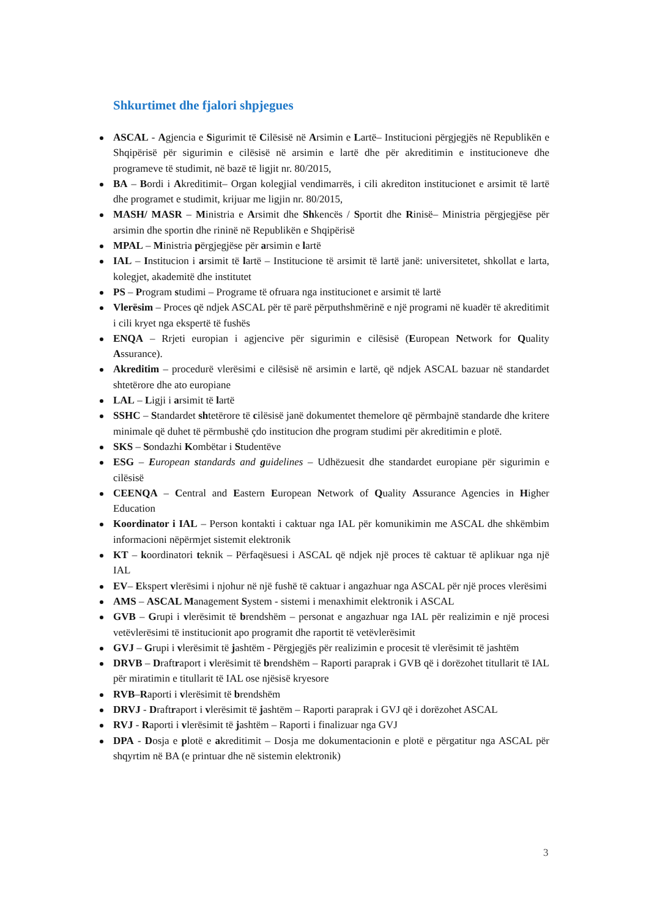Shkurtimet dhe fjalori shpjegues
ASCAL - Agjencia e Sigurimit të Cilësisë në Arsimin e Lartë– Institucioni përgjegjës në Republikën e Shqipërisë për sigurimin e cilësisë në arsimin e lartë dhe për akreditimin e institucioneve dhe programeve të studimit, në bazë të ligjit nr. 80/2015,
BA – Bordi i Akreditimit– Organ kolegjial vendimarrës, i cili akrediton institucionet e arsimit të lartë dhe programet e studimit, krijuar me ligjin nr. 80/2015,
MASH/ MASR – Ministria e Arsimit dhe Shkencës / Sportit dhe Rinisë– Ministria përgjegjëse për arsimin dhe sportin dhe rininë në Republikën e Shqipërisë
MPAL – Ministria përgjegjëse për arsimin e lartë
IAL – Institucion i arsimit të lartë – Institucione të arsimit të lartë janë: universitetet, shkollat e larta, kolegjet, akademitë dhe institutet
PS – Program studimi – Programe të ofruara nga institucionet e arsimit të lartë
Vlerësim – Proces që ndjek ASCAL për të parë përputhshmërinë e një programi në kuadër të akreditimit i cili kryet nga ekspertë të fushës
ENQA – Rrjeti europian i agjencive për sigurimin e cilësisë (European Network for Quality Assurance).
Akreditim – procedurë vlerësimi e cilësisë në arsimin e lartë, që ndjek ASCAL bazuar në standardet shtetërore dhe ato europiane
LAL – Ligji i arsimit të lartë
SSHC – Standardet shtetërore të cilësisë janë dokumentet themelore që përmbajnë standarde dhe kritere minimale që duhet të përmbushë çdo institucion dhe program studimi për akreditimin e plotë.
SKS – Sondazhi Kombëtar i Studentëve
ESG – European standards and guidelines – Udhëzuesit dhe standardet europiane për sigurimin e cilësisë
CEENQA – Central and Eastern European Network of Quality Assurance Agencies in Higher Education
Koordinator i IAL – Person kontakti i caktuar nga IAL për komunikimin me ASCAL dhe shkëmbim informacioni nëpërmjet sistemit elektronik
KT – koordinatori teknik – Përfaqësuesi i ASCAL që ndjek një proces të caktuar të aplikuar nga një IAL
EV– Ekspert vlerësimi i njohur në një fushë të caktuar i angazhuar nga ASCAL për një proces vlerësimi
AMS – ASCAL Management System - sistemi i menaxhimit elektronik i ASCAL
GVB – Grupi i vlerësimit të brendshëm – personat e angazhuar nga IAL për realizimin e një procesi vetëvlerësimi të institucionit apo programit dhe raportit të vetëvlerësimit
GVJ – Grupi i vlerësimit të jashtëm - Përgjegjës për realizimin e procesit të vlerësimit të jashtëm
DRVB – Draftraport i vlerësimit të brendshëm – Raporti paraprak i GVB që i dorëzohet titullarit të IAL për miratimin e titullarit të IAL ose njësisë kryesore
RVB–Raporti i vlerësimit të brendshëm
DRVJ - Draftraport i vlerësimit të jashtëm – Raporti paraprak i GVJ që i dorëzohet ASCAL
RVJ - Raporti i vlerësimit të jashtëm – Raporti i finalizuar nga GVJ
DPA - Dosja e plotë e akreditimit – Dosja me dokumentacionin e plotë e përgatitur nga ASCAL për shqyrtim në BA (e printuar dhe në sistemin elektronik)
3